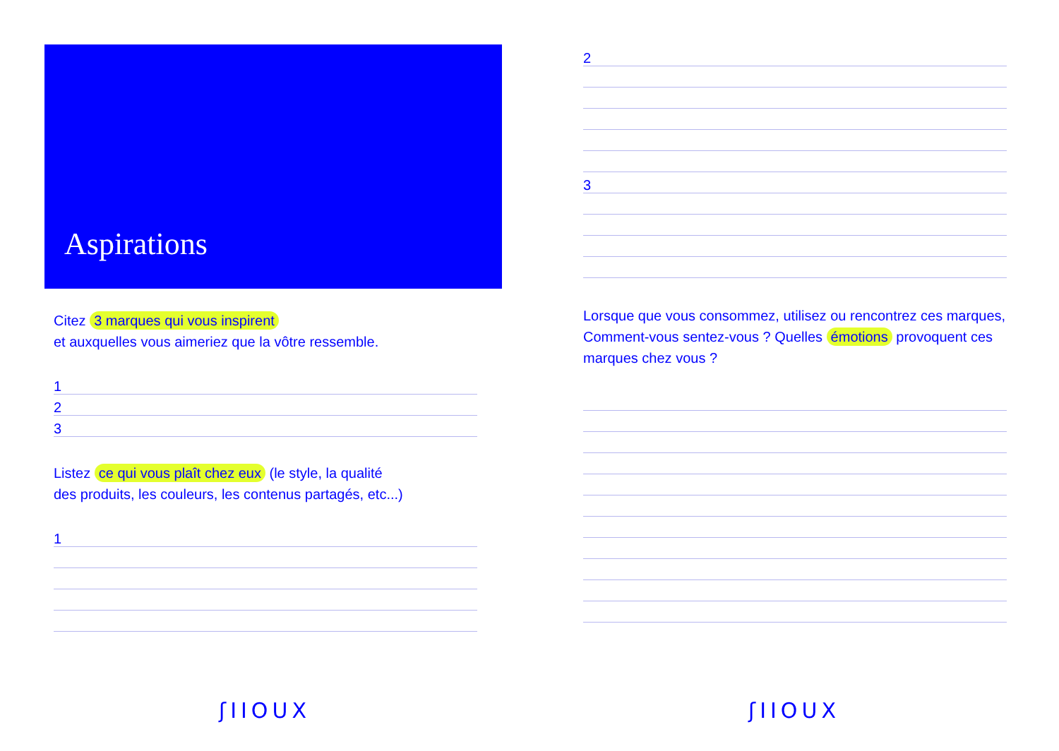Aspirations
Citez 3 marques qui vous inspirent
et auxquelles vous aimeriez que la vôtre ressemble.
1
2
3
Listez ce qui vous plaît chez eux (le style, la qualité
des produits, les couleurs, les contenus partagés, etc...)
1
ʃIIOUX
2
3
Lorsque que vous consommez, utilisez ou rencontrez ces marques, Comment-vous sentez-vous ? Quelles émotions provoquent ces marques chez vous ?
ʃIIOUX